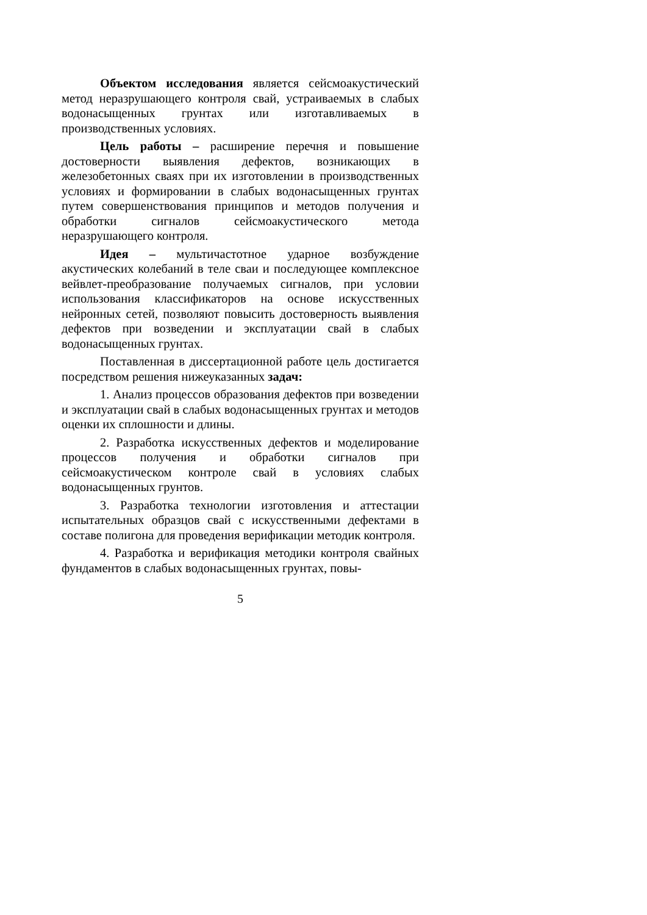Объектом исследования является сейсмоакустический метод неразрушающего контроля свай, устраиваемых в слабых водонасыщенных грунтах или изготавливаемых в производственных условиях.
Цель работы – расширение перечня и повышение достоверности выявления дефектов, возникающих в железобетонных сваях при их изготовлении в производственных условиях и формировании в слабых водонасыщенных грунтах путем совершенствования принципов и методов получения и обработки сигналов сейсмоакустического метода неразрушающего контроля.
Идея – мультичастотное ударное возбуждение акустических колебаний в теле сваи и последующее комплексное вейвлет-преобразование получаемых сигналов, при условии использования классификаторов на основе искусственных нейронных сетей, позволяют повысить достоверность выявления дефектов при возведении и эксплуатации свай в слабых водонасыщенных грунтах.
Поставленная в диссертационной работе цель достигается посредством решения нижеуказанных задач:
1. Анализ процессов образования дефектов при возведении и эксплуатации свай в слабых водонасыщенных грунтах и методов оценки их сплошности и длины.
2. Разработка искусственных дефектов и моделирование процессов получения и обработки сигналов при сейсмоакустическом контроле свай в условиях слабых водонасыщенных грунтов.
3. Разработка технологии изготовления и аттестации испытательных образцов свай с искусственными дефектами в составе полигона для проведения верификации методик контроля.
4. Разработка и верификация методики контроля свайных фундаментов в слабых водонасыщенных грунтах, повы-
5